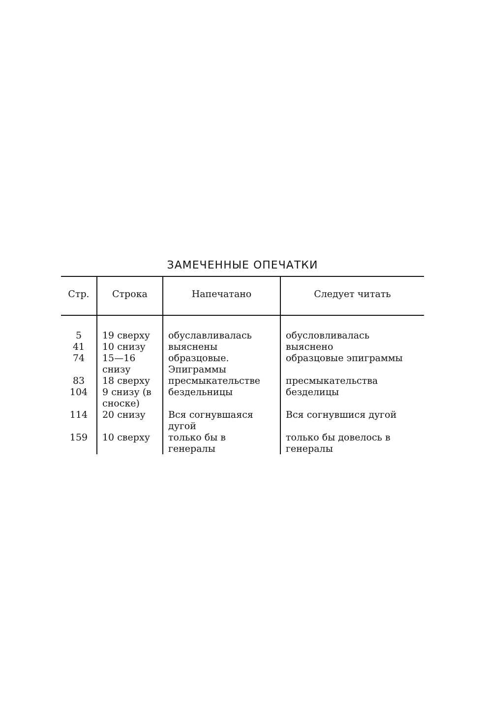ЗАМЕЧЕННЫЕ ОПЕЧАТКИ
| Стр. | Строка | Напечатано | Следует читать |
| --- | --- | --- | --- |
| 5 | 19 сверху | обуславливалась | обусловливалась |
| 41 | 10 снизу | выяснены | выяснено |
| 74 | 15—16 снизу | образцовые. Эпиграммы | образцовые эпиграммы |
| 83 | 18 сверху | пресмыкательстве | пресмыкательства |
| 104 | 9 снизу (в сноске) | бездельницы | безделицы |
| 114 | 20 снизу | Вся согнувшаяся дугой | Вся согнувшися дугой |
| 159 | 10 сверху | только бы в генералы | только бы довелось в генералы |